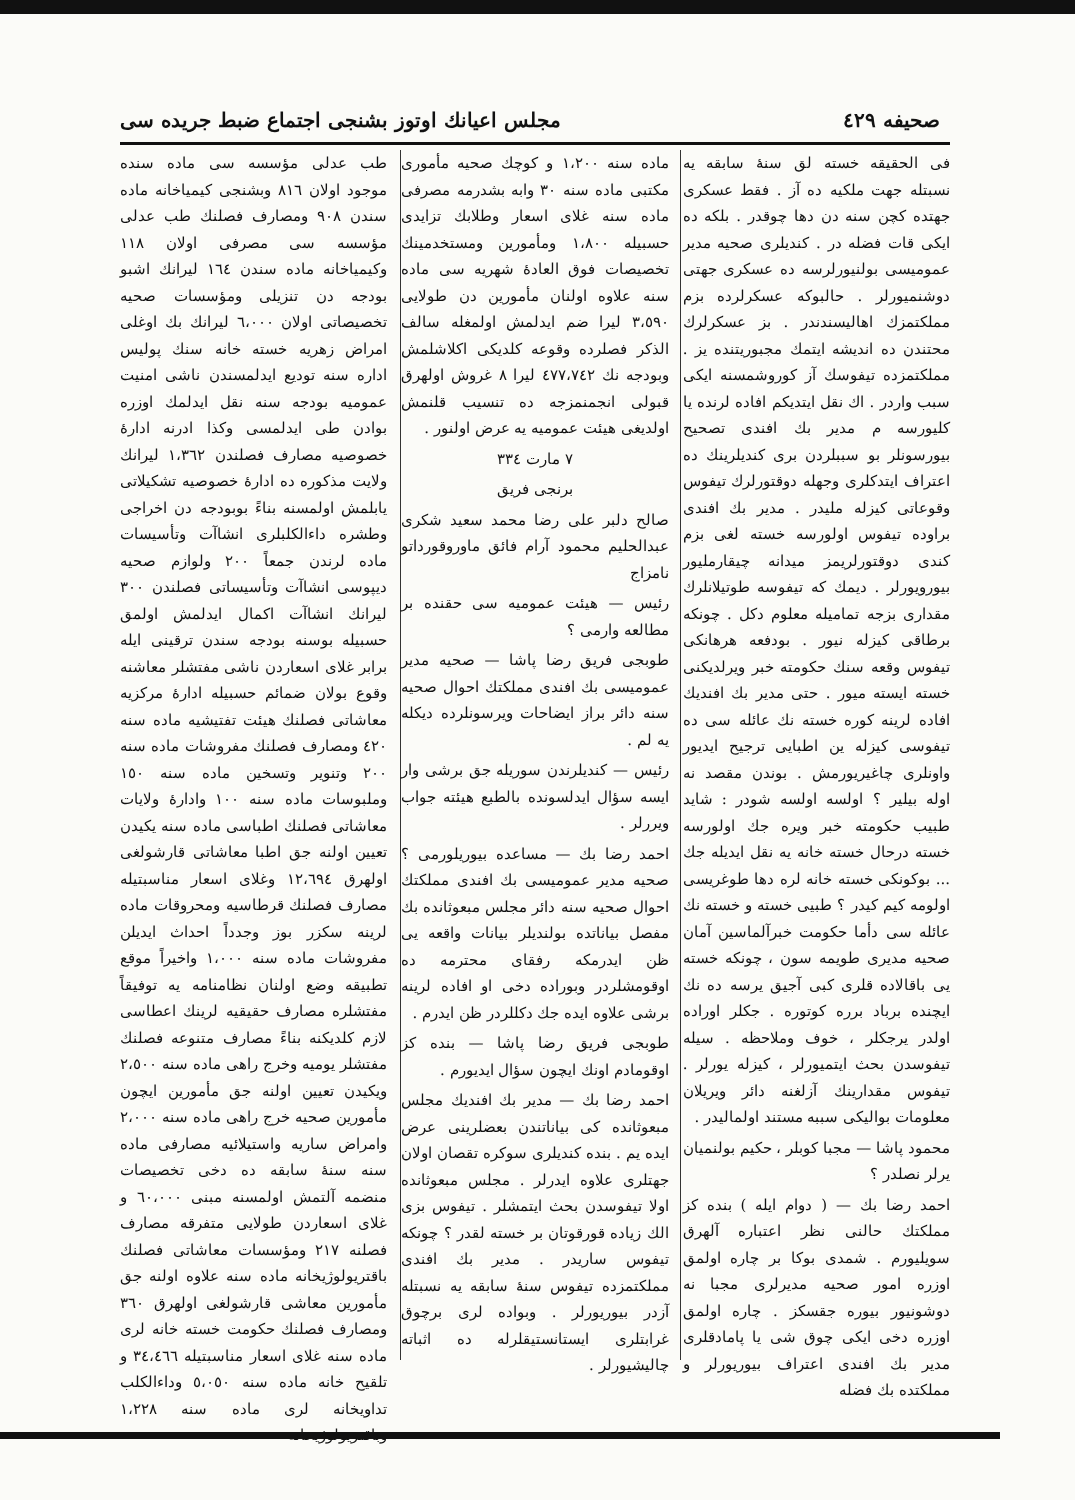مجلس اعيانك اوتوز بشنجى اجتماع ضبط جريده سى صحيفه ٤٢٩
طب عدلى مؤسسه سى ماده سنده موجود اولان ٨١٦ وبشنجى كيمياخانه ماده سندن ٩٠٨ ومصارف فصلنك طب عدلى مؤسسه سى مصرفى اولان ١١٨ وكيمياخانه ماده سندن ١٦٤ ليرانك اشبو بودجه دن تنزيلى ومؤسسات صحيه تخصيصاتى اولان ٦،٠٠٠ ليرانك بك اوغلى امراض زهريه خسته خانه سنك پوليس اداره سنه توديع ايدلمسندن ناشى امنيت عموميه بودجه سنه نقل ايدلمك اوزره بوادن طى ايدلمسى وكذا ادرنه ادارهٔ خصوصيه مصارف فصلندن ١،٣٦٢ ليرانك ولايت مذكوره ده ادارهٔ خصوصيه تشكيلاتى يابلمش اولمسنه بناءً بوبودجه دن اخراجى وطشره داءالكلبلرى انشاآت وتأسيسات ماده لرندن جمعاً ٢٠٠ ولوازم صحيه ديپوسى انشاآت وتأسيساتى فصلندن ٣٠٠ ليرانك انشاآت اكمال ايدلمش اولمق حسبيله بوسنه بودجه سندن ترقينى ايله برابر غلاى اسعاردن ناشى مفتشلر معاشنه وقوع بولان ضمائم حسبيله ادارهٔ مركزيه معاشاتى فصلنك هيئت تفتيشيه ماده سنه ٤٢٠ ومصارف فصلنك مفروشات ماده سنه ٢٠٠ وتنوير وتسخين ماده سنه ١٥٠ وملبوسات ماده سنه ١٠٠ وادارهٔ ولايات معاشاتى فصلنك اطباسى ماده سنه يكيدن تعيين اولنه جق اطبا معاشاتى قارشولغى اولهرق ١٢،٦٩٤ وغلاى اسعار مناسبتيله مصارف فصلنك قرطاسيه ومحروقات ماده لرينه سكزر بوز وجدداً احداث ايديلن مفروشات ماده سنه ١،٠٠٠ واخيراً موقع تطبيقه وضع اولنان نظامنامه يه توفيقاً مفتشلره مصارف حقيقيه لرينك اعطاسى لازم كلديكنه بناءً مصارف متنوعه فصلنك مفتشلر يوميه وخرج راهى ماده سنه ٢،٥٠٠ ويكيدن تعيين اولنه جق مأمورين ايچون مأمورين صحيه خرج راهى ماده سنه ٢،٠٠٠ وامراض ساريه واستيلائيه مصارفى ماده سنه سنهٔ سابقه ده دخى تخصيصات منضمه آلتمش اولمسنه مبنى ٦٠،٠٠٠ و غلاى اسعاردن طولايى متفرقه مصارف فصلنه ٢١٧ ومؤسسات معاشاتى فصلنك باقتريولوژيخانه ماده سنه علاوه اولنه جق مأمورين معاشى قارشولغى اولهرق ٣٦٠ ومصارف فصلنك حكومت خسته خانه لرى ماده سنه غلاى اسعار مناسبتيله ٣٤،٤٦٦ و تلقيح خانه ماده سنه ٥،٠٥٠ وداءالكلب تداويخانه لرى ماده سنه ١،٢٢٨ وباقتريولوژيخانه
ماده سنه ١،٢٠٠ و كوچك صحيه مأمورى مكتبى ماده سنه ٣٠ وابه بشدرمه مصرفى ماده سنه غلاى اسعار وطلابك تزايدى حسبيله ١،٨٠٠ ومأمورين ومستخدمينك تخصيصات فوق العادهٔ شهريه سى ماده سنه علاوه اولنان مأمورين دن طولايى ٣،٥٩٠ ليرا ضم ايدلمش اولمغله سالف الذكر فصلرده وقوعه كلديكى اكلاشلمش وبودجه نك ٤٧٧،٧٤٢ ليرا ٨ غروش اولهرق قبولى انجمنمزجه ده تنسيب قلنمش اولديغى هيئت عموميه يه عرض اولنور .
٧ مارت ٣٣٤
برنجى فريق
صالح دلبر على رضا محمد سعيد شكرى عبدالحليم محمود آرام فائق ماوروقورداتو نامزاج
رئيس — هيئت عموميه سى حقنده بر مطالعه وارمى ؟
طوبجى فريق رضا پاشا — صحيه مدير عموميسى بك افندى مملكتك احوال صحيه سنه دائر براز ايضاحات ويرسونلرده ديكله يه لم .
رئيس — كنديلرندن سوريله جق برشى وار ايسه سؤال ايدلسونده بالطبع هيئته جواب ويررلر .
احمد رضا بك — مساعده بيوريلورمى ؟ صحيه مدير عموميسى بك افندى مملكتك احوال صحيه سنه دائر مجلس مبعوثانده بك مفصل بياناتده بولنديلر بيانات واقعه يى ظن ايدرمكه رفقاى محترمه ده اوقومشلردر وبوراده دخى او افاده لرينه برشى علاوه ايده جك دكللردر ظن ايدرم .
طوبجى فريق رضا پاشا — بنده كز اوقومادم اونك ايچون سؤال ايديورم .
احمد رضا بك — مدير بك افنديك مجلس مبعوثانده كى بياناتندن بعضلرينى عرض ايده يم . بنده كنديلرى سوكره تقصان اولان جهتلرى علاوه ايدرلر . مجلس مبعوثانده اولا تيفوسدن بحث ايتمشلر . تيفوس بزى الك زياده قورقوتان بر خسته لقدر ؟ چونكه تيفوس ساريدر . مدير بك افندى مملكتمزده تيفوس سنهٔ سابقه يه نسبتله آزدر بيوريورلر . وبواده لرى برچوق غرابتلرى ايستانستيقلرله ده اثباته چاليشيورلر .
فى الحقيقه خسته لق سنهٔ سابقه يه نسبتله جهت ملكيه ده آز . فقط عسكرى جهتده كچن سنه دن دها چوقدر . بلكه ده ايكى قات فضله در . كنديلرى صحيه مدير عموميسى بولنيورلرسه ده عسكرى جهتى دوشنميورلر . حالبوكه عسكرلرده بزم مملكتمزك اهاليسندندر . بز عسكرلرك محتندن ده انديشه ايتمك مجبوريتنده يز . مملكتمزده تيفوسك آز كوروشمسنه ايكى سبب واردر . اك نقل ايتديكم افاده لرنده يا كليورسه م مدير بك افندى تصحيح بيورسونلر بو سببلردن برى كنديلرينك ده اعتراف ايتدكلرى وجهله دوقتورلرك تيفوس وقوعاتى كيزله مليدر . مدير بك افندى براوده تيفوس اولورسه خسته لغى بزم كندى دوقتورلريمز ميدانه چيقارمليور بيورويورلر . ديمك كه تيفوسه طوتيلانلرك مقدارى بزجه تماميله معلوم دكل . چونكه برطاقى كيزله نيور . بودفعه هرهانكى تيفوس وقعه سنك حكومته خبر ويرلديكنى خسته ايسته ميور . حتى مدير بك افنديك افاده لرينه كوره خسته نك عائله سى ده تيفوسى كيزله ين اطبايى ترجيح ايديور واونلرى چاغيريورمش . بوندن مقصد نه اوله بيلير ؟ اولسه اولسه شودر : شايد طبيب حكومته خبر ويره جك اولورسه خسته درحال خسته خانه يه نقل ايديله جك ... بوكونكى خسته خانه لره دها طوغريسى اولومه كيم كيدر ؟ طبيى خسته و خسته نك عائله سى دأما حكومت خبرآلماسين آمان صحيه مديرى طويمه سون ، چونكه خسته يى باقالاده قلرى كبى آجيق يرسه ده نك ايچنده برباد برره كوتوره . جكلر اوراده اولدر يرجكلر ، خوف وملاحظه . سيله تيفوسدن بحث ايتميورلر ، كيزله يورلر . تيفوس مقدارينك آزلغنه دائر ويريلان معلومات بواليكى سببه مستند اولماليدر .
محمود پاشا — مجبا كوبلر ، حكيم بولنميان يرلر نصلدر ؟
احمد رضا بك — ( دوام ايله ) بنده كز مملكتك حالنى نظر اعتباره آلهرق سويليورم . شمدى بوكا بر چاره اولمق اوزره امور صحيه مديرلرى مجبا نه دوشونيور بيوره جقسكز . چاره اولمق اوزره دخى ايكى چوق شى يا پامادقلرى مدير بك افندى اعتراف بيوريورلر و مملكتده بك فضله